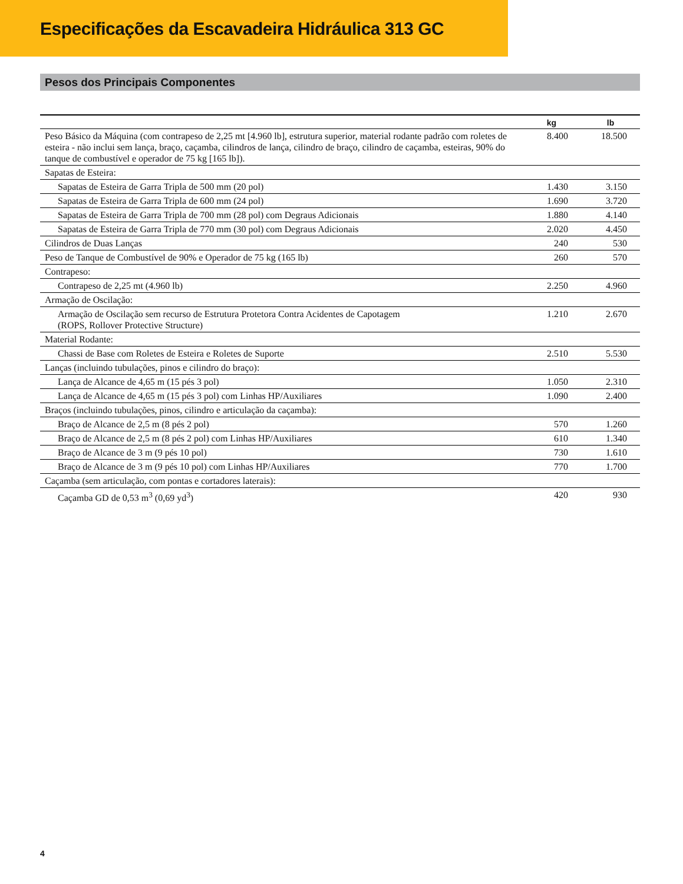Especificações da Escavadeira Hidráulica 313 GC
Pesos dos Principais Componentes
| | kg | lb |
| --- | --- | --- |
| Peso Básico da Máquina (com contrapeso de 2,25 mt [4.960 lb], estrutura superior, material rodante padrão com roletes de esteira - não inclui sem lança, braço, caçamba, cilindros de lança, cilindro de braço, cilindro de caçamba, esteiras, 90% do tanque de combustível e operador de 75 kg [165 lb]). | 8.400 | 18.500 |
| Sapatas de Esteira: | | |
| Sapatas de Esteira de Garra Tripla de 500 mm (20 pol) | 1.430 | 3.150 |
| Sapatas de Esteira de Garra Tripla de 600 mm (24 pol) | 1.690 | 3.720 |
| Sapatas de Esteira de Garra Tripla de 700 mm (28 pol) com Degraus Adicionais | 1.880 | 4.140 |
| Sapatas de Esteira de Garra Tripla de 770 mm (30 pol) com Degraus Adicionais | 2.020 | 4.450 |
| Cilindros de Duas Lanças | 240 | 530 |
| Peso de Tanque de Combustível de 90% e Operador de 75 kg (165 lb) | 260 | 570 |
| Contrapeso: | | |
| Contrapeso de 2,25 mt (4.960 lb) | 2.250 | 4.960 |
| Armação de Oscilação: | | |
| Armação de Oscilação sem recurso de Estrutura Protetora Contra Acidentes de Capotagem (ROPS, Rollover Protective Structure) | 1.210 | 2.670 |
| Material Rodante: | | |
| Chassi de Base com Roletes de Esteira e Roletes de Suporte | 2.510 | 5.530 |
| Lanças (incluindo tubulações, pinos e cilindro do braço): | | |
| Lança de Alcance de 4,65 m (15 pés 3 pol) | 1.050 | 2.310 |
| Lança de Alcance de 4,65 m (15 pés 3 pol) com Linhas HP/Auxiliares | 1.090 | 2.400 |
| Braços (incluindo tubulações, pinos, cilindro e articulação da caçamba): | | |
| Braço de Alcance de 2,5 m (8 pés 2 pol) | 570 | 1.260 |
| Braço de Alcance de 2,5 m (8 pés 2 pol) com Linhas HP/Auxiliares | 610 | 1.340 |
| Braço de Alcance de 3 m (9 pés 10 pol) | 730 | 1.610 |
| Braço de Alcance de 3 m (9 pés 10 pol) com Linhas HP/Auxiliares | 770 | 1.700 |
| Caçamba (sem articulação, com pontas e cortadores laterais): | | |
| Caçamba GD de 0,53 m<sup>3</sup> (0,69 yd<sup>3</sup>) | 420 | 930 |
4